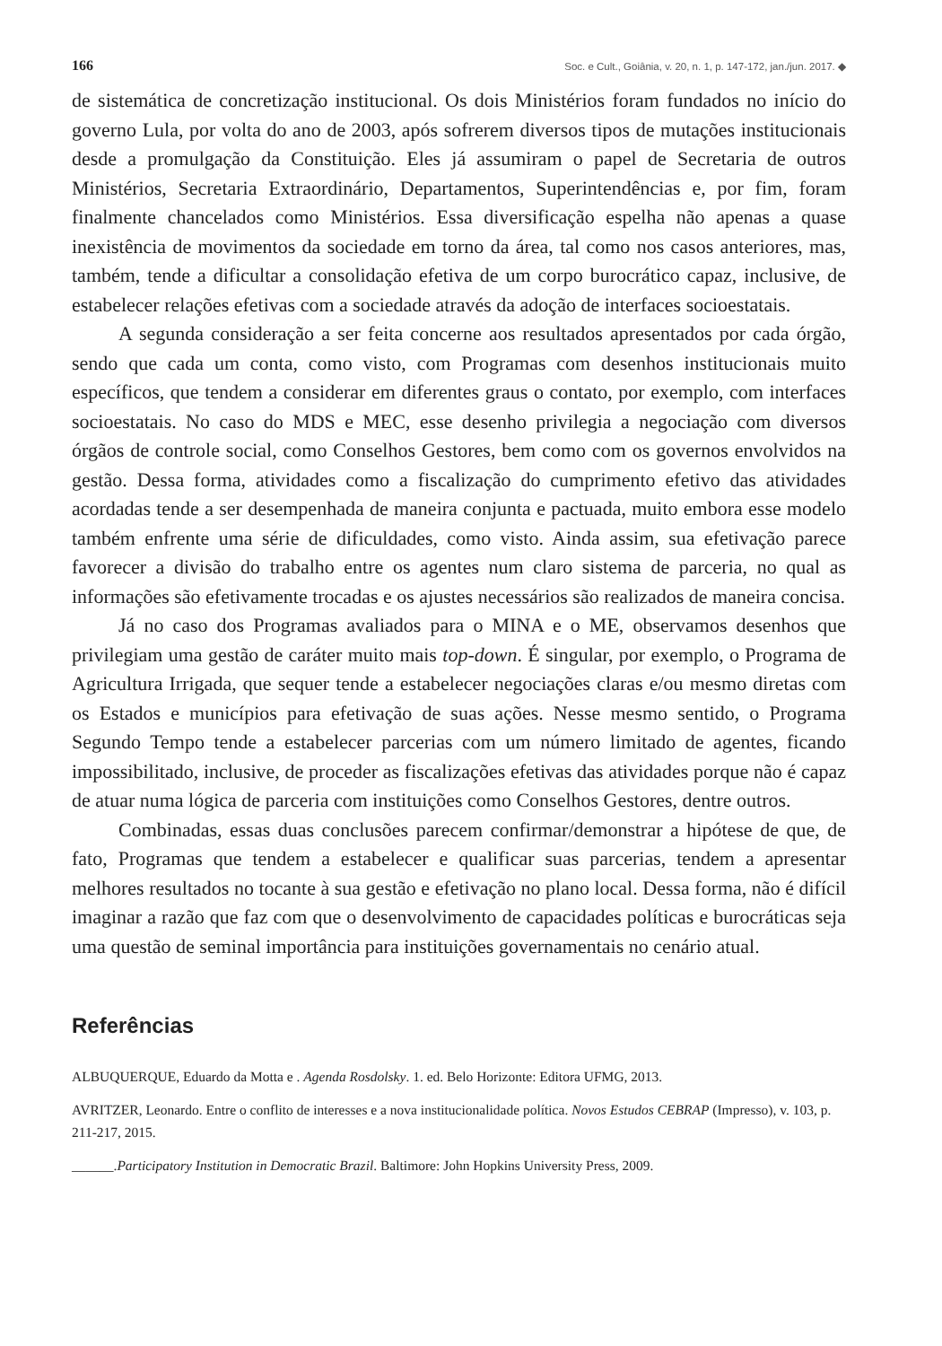166 Soc. e Cult., Goiânia, v. 20, n. 1, p. 147-172, jan./jun. 2017. ◆
de sistemática de concretização institucional. Os dois Ministérios foram fundados no início do governo Lula, por volta do ano de 2003, após sofrerem diversos tipos de mutações institucionais desde a promulgação da Constituição. Eles já assumiram o papel de Secretaria de outros Ministérios, Secretaria Extraordinário, Departamentos, Superintendências e, por fim, foram finalmente chancelados como Ministérios. Essa diversificação espelha não apenas a quase inexistência de movimentos da sociedade em torno da área, tal como nos casos anteriores, mas, também, tende a dificultar a consolidação efetiva de um corpo burocrático capaz, inclusive, de estabelecer relações efetivas com a sociedade através da adoção de interfaces socioestatais.
A segunda consideração a ser feita concerne aos resultados apresentados por cada órgão, sendo que cada um conta, como visto, com Programas com desenhos institucionais muito específicos, que tendem a considerar em diferentes graus o contato, por exemplo, com interfaces socioestatais. No caso do MDS e MEC, esse desenho privilegia a negociação com diversos órgãos de controle social, como Conselhos Gestores, bem como com os governos envolvidos na gestão. Dessa forma, atividades como a fiscalização do cumprimento efetivo das atividades acordadas tende a ser desempenhada de maneira conjunta e pactuada, muito embora esse modelo também enfrente uma série de dificuldades, como visto. Ainda assim, sua efetivação parece favorecer a divisão do trabalho entre os agentes num claro sistema de parceria, no qual as informações são efetivamente trocadas e os ajustes necessários são realizados de maneira concisa.
Já no caso dos Programas avaliados para o MINA e o ME, observamos desenhos que privilegiam uma gestão de caráter muito mais top-down. É singular, por exemplo, o Programa de Agricultura Irrigada, que sequer tende a estabelecer negociações claras e/ou mesmo diretas com os Estados e municípios para efetivação de suas ações. Nesse mesmo sentido, o Programa Segundo Tempo tende a estabelecer parcerias com um número limitado de agentes, ficando impossibilitado, inclusive, de proceder as fiscalizações efetivas das atividades porque não é capaz de atuar numa lógica de parceria com instituições como Conselhos Gestores, dentre outros.
Combinadas, essas duas conclusões parecem confirmar/demonstrar a hipótese de que, de fato, Programas que tendem a estabelecer e qualificar suas parcerias, tendem a apresentar melhores resultados no tocante à sua gestão e efetivação no plano local. Dessa forma, não é difícil imaginar a razão que faz com que o desenvolvimento de capacidades políticas e burocráticas seja uma questão de seminal importância para instituições governamentais no cenário atual.
Referências
ALBUQUERQUE, Eduardo da Motta e . Agenda Rosdolsky. 1. ed. Belo Horizonte: Editora UFMG, 2013.
AVRITZER, Leonardo. Entre o conflito de interesses e a nova institucionalidade política. Novos Estudos CEBRAP (Impresso), v. 103, p. 211-217, 2015.
______.Participatory Institution in Democratic Brazil. Baltimore: John Hopkins University Press, 2009.